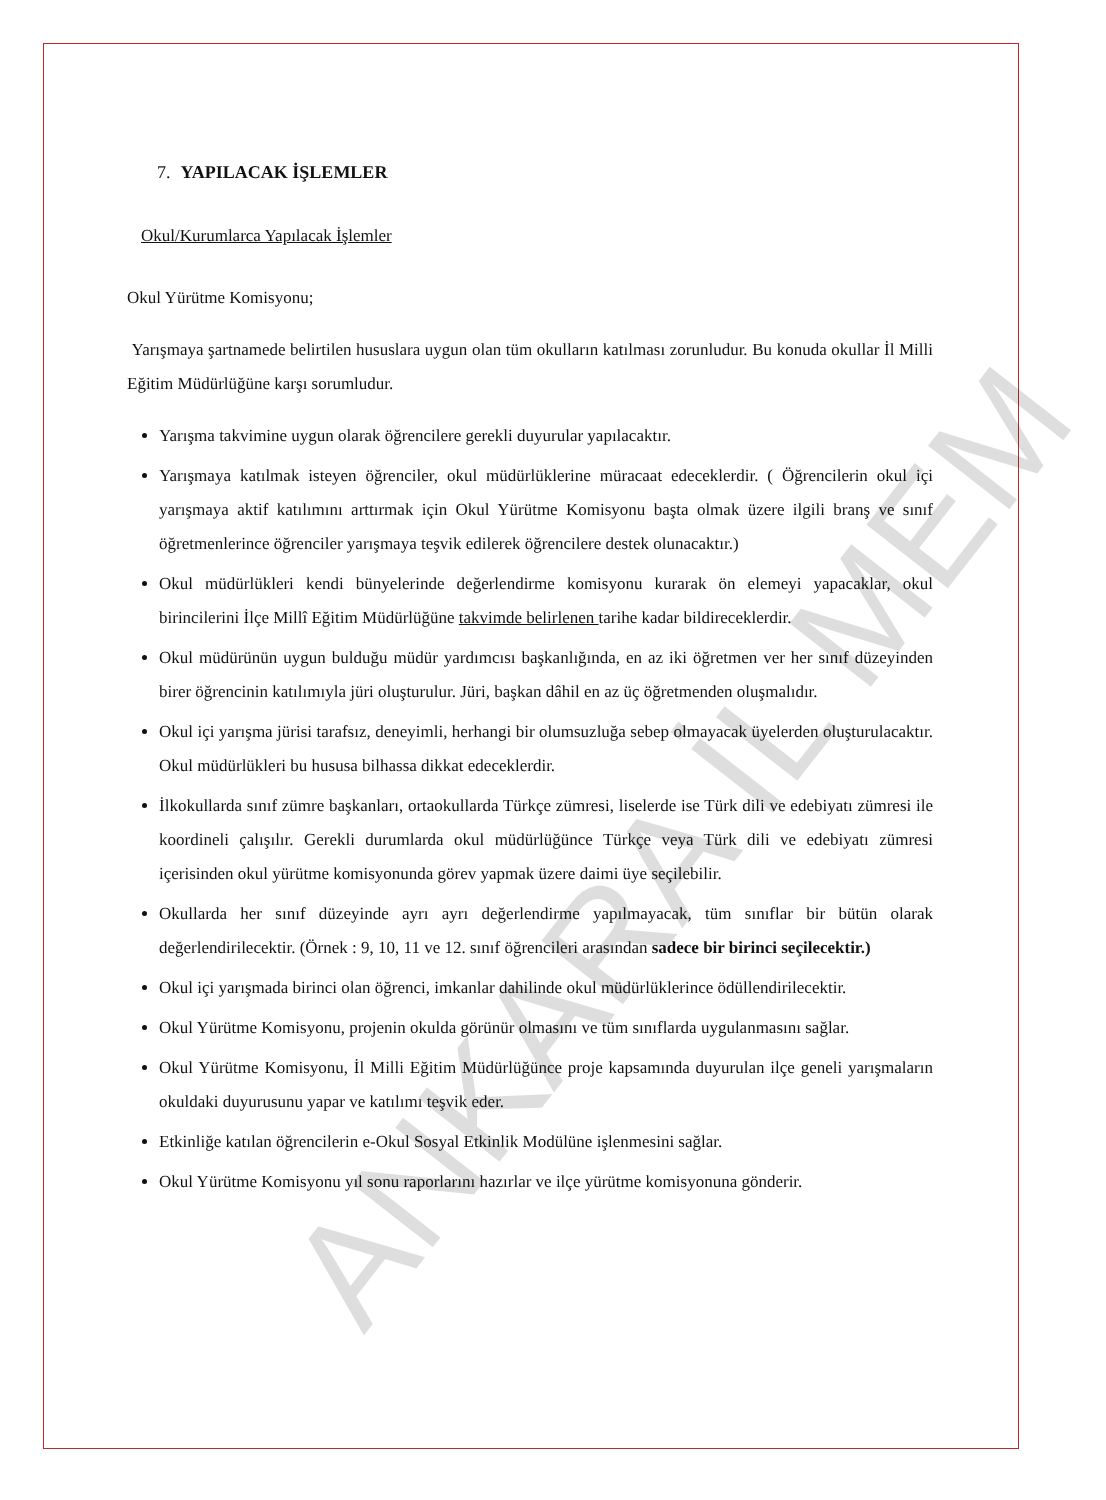ANKARA İL MEM
7. YAPILACAK İŞLEMLER
Okul/Kurumlarca Yapılacak İşlemler
Okul Yürütme Komisyonu;
Yarışmaya şartnamede belirtilen hususlara uygun olan tüm okulların katılması zorunludur. Bu konuda okullar İl Milli Eğitim Müdürlüğüne karşı sorumludur.
Yarışma takvimine uygun olarak öğrencilere gerekli duyurular yapılacaktır.
Yarışmaya katılmak isteyen öğrenciler, okul müdürlüklerine müracaat edeceklerdir. ( Öğrencilerin okul içi yarışmaya aktif katılımını arttırmak için Okul Yürütme Komisyonu başta olmak üzere ilgili branş ve sınıf öğretmenlerince öğrenciler yarışmaya teşvik edilerek öğrencilere destek olunacaktır.)
Okul müdürlükleri kendi bünyelerinde değerlendirme komisyonu kurarak ön elemeyi yapacaklar, okul birincilerini İlçe Millî Eğitim Müdürlüğüne takvimde belirlenen tarihe kadar bildireceklerdir.
Okul müdürünün uygun bulduğu müdür yardımcısı başkanlığında, en az iki öğretmen ver her sınıf düzeyinden birer öğrencinin katılımıyla jüri oluşturulur. Jüri, başkan dâhil en az üç öğretmenden oluşmalıdır.
Okul içi yarışma jürisi tarafsız, deneyimli, herhangi bir olumsuzluğa sebep olmayacak üyelerden oluşturulacaktır. Okul müdürlükleri bu hususa bilhassa dikkat edeceklerdir.
İlkokullarda sınıf zümre başkanları, ortaokullarda Türkçe zümresi, liselerde ise Türk dili ve edebiyatı zümresi ile koordineli çalışılır. Gerekli durumlarda okul müdürlüğünce Türkçe veya Türk dili ve edebiyatı zümresi içerisinden okul yürütme komisyonunda görev yapmak üzere daimi üye seçilebilir.
Okullarda her sınıf düzeyinde ayrı ayrı değerlendirme yapılmayacak, tüm sınıflar bir bütün olarak değerlendirilecektir. (Örnek : 9, 10, 11 ve 12. sınıf öğrencileri arasından sadece bir birinci seçilecektir.)
Okul içi yarışmada birinci olan öğrenci, imkanlar dahilinde okul müdürlüklerince ödüllendirilecektir.
Okul Yürütme Komisyonu, projenin okulda görünür olmasını ve tüm sınıflarda uygulanmasını sağlar.
Okul Yürütme Komisyonu, İl Milli Eğitim Müdürlüğünce proje kapsamında duyurulan ilçe geneli yarışmaların okuldaki duyurusunu yapar ve katılımı teşvik eder.
Etkinliğe katılan öğrencilerin e-Okul Sosyal Etkinlik Modülüne işlenmesini sağlar.
Okul Yürütme Komisyonu yıl sonu raporlarını hazırlar ve ilçe yürütme komisyonuna gönderir.